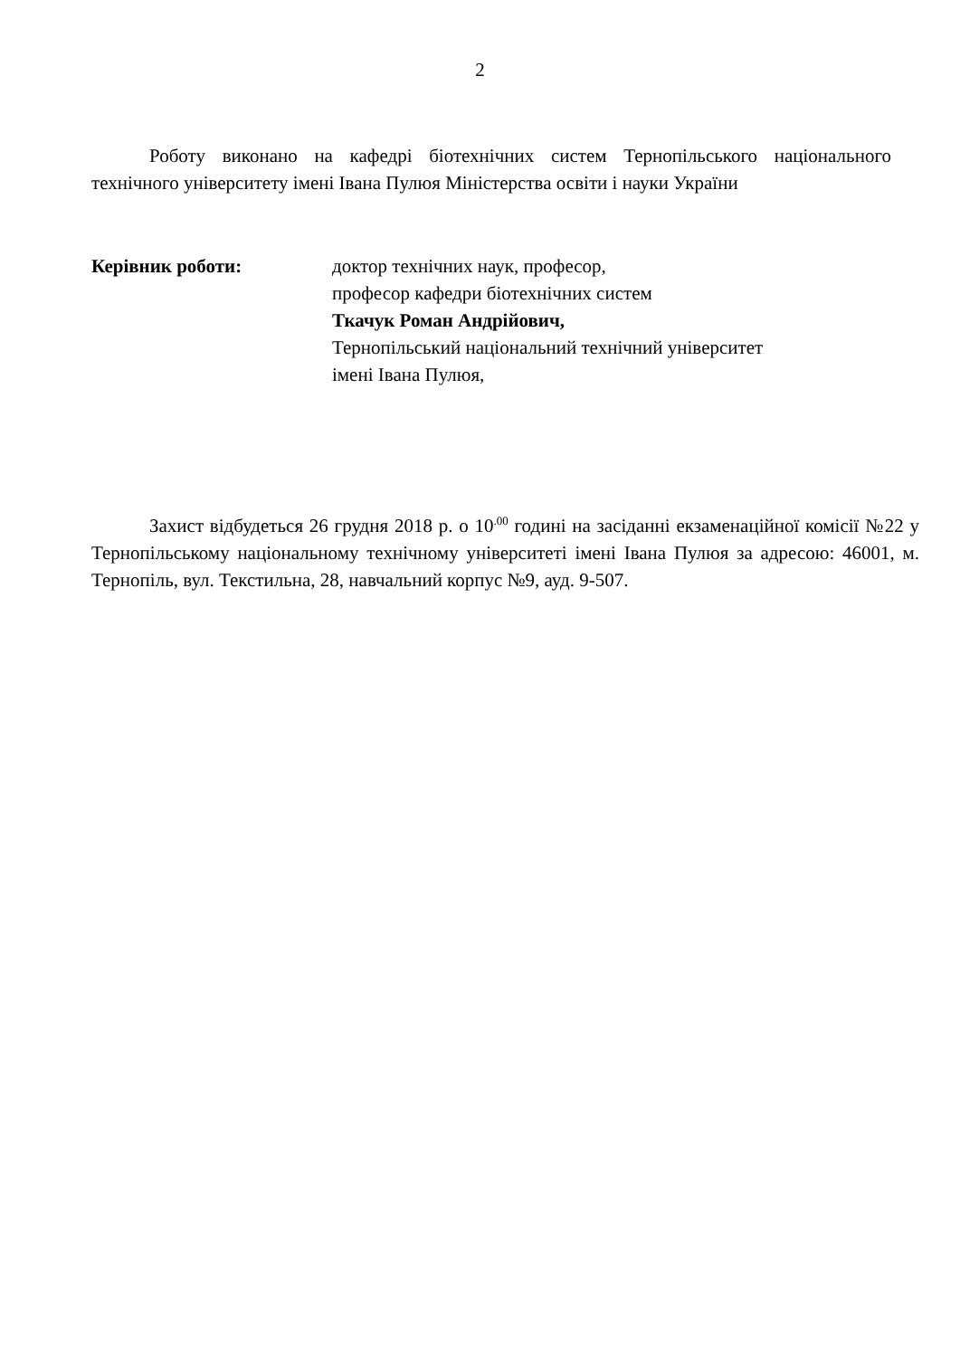2
Роботу виконано на кафедрі біотехнічних систем Тернопільського національного технічного університету імені Івана Пулюя Міністерства освіти і науки України
Керівник роботи: доктор технічних наук, професор,
професор кафедри біотехнічних систем
Ткачук Роман Андрійович,
Тернопільський національний технічний університет
імені Івана Пулюя,
Захист відбудеться 26 грудня 2018 р. о 10<sup>.00</sup> годині на засіданні екзаменаційної комісії №22 у Тернопільському національному технічному університеті імені Івана Пулюя за адресою: 46001, м. Тернопіль, вул. Текстильна, 28, навчальний корпус №9, ауд. 9-507.